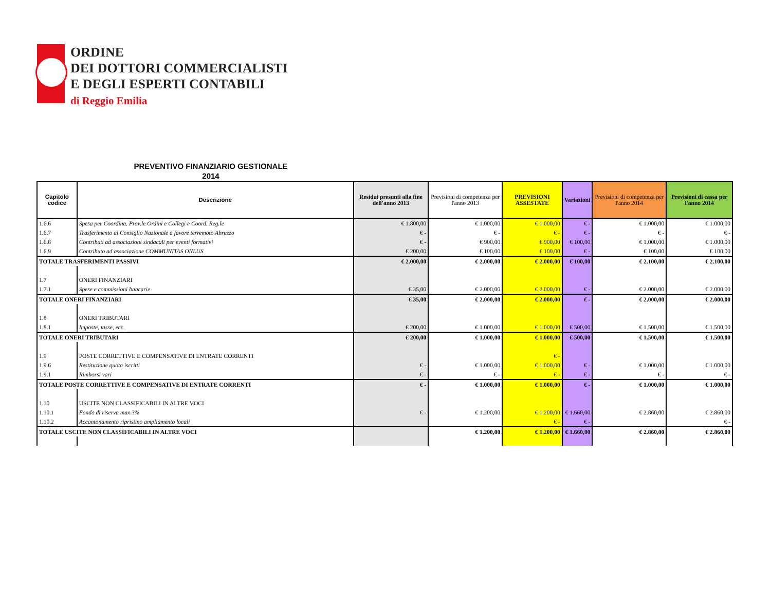ORDINE
DEI DOTTORI COMMERCIALISTI
E DEGLI ESPERTI CONTABILI
di Reggio Emilia
PREVENTIVO FINANZIARIO GESTIONALE
2014
| Capitolo codice | Descrizione | Residui presunti alla fine dell'anno 2013 | Previsioni di competenza per l'anno 2013 | PREVISIONI ASSESTATE | Variazioni | Previsioni di competenza per l'anno 2014 | Previsioni di cassa per l'anno 2014 |
| --- | --- | --- | --- | --- | --- | --- | --- |
| 1.6.6 | Spesa per Coordina. Prov.le Ordini e Collegi e Coord. Reg.le | € 1.800,00 | € 1.000,00 | € 1.000,00 | € - | € 1.000,00 | € 1.000,00 |
| 1.6.7 | Trasferimento al Consiglio Nazionale a favore terremoto Abruzzo | € - | € - | € - | € - | € - | € - |
| 1.6.8 | Contributi ad associazioni sindacali per eventi formativi | € - | € 900,00 | € 900,00 | € 100,00 | € 1.000,00 | € 1.000,00 |
| 1.6.9 | Contributo ad associazione COMMUNITAS ONLUS | € 200,00 | € 100,00 | € 100,00 | € - | € 100,00 | € 100,00 |
| TOTALE TRASFERIMENTI PASSIVI | | € 2.000,00 | € 2.000,00 | € 2.000,00 | € 100,00 | € 2.100,00 | € 2.100,00 |
| 1.7 | ONERI FINANZIARI | | | | | | |
| 1.7.1 | Spese e commissioni bancarie | € 35,00 | € 2.000,00 | € 2.000,00 | € - | € 2.000,00 | € 2.000,00 |
| TOTALE ONERI FINANZIARI | | € 35,00 | € 2.000,00 | € 2.000,00 | € - | € 2.000,00 | € 2.000,00 |
| 1.8 | ONERI TRIBUTARI | | | | | | |
| 1.8.1 | Imposte, tasse, ecc. | € 200,00 | € 1.000,00 | € 1.000,00 | € 500,00 | € 1.500,00 | € 1.500,00 |
| TOTALE ONERI TRIBUTARI | | € 200,00 | € 1.000,00 | € 1.000,00 | € 500,00 | € 1.500,00 | € 1.500,00 |
| 1.9 | POSTE CORRETTIVE E COMPENSATIVE DI ENTRATE CORRENTI | | | € - | | | |
| 1.9.6 | Restituzione quota iscritti | € - | € 1.000,00 | € 1.000,00 | € - | € 1.000,00 | € 1.000,00 |
| 1.9.1 | Rimborsi vari | € - | € - | € - | € - | € - | € - |
| TOTALE POSTE CORRETTIVE E COMPENSATIVE DI ENTRATE CORRENTI | | € - | € 1.000,00 | € 1.000,00 | € - | € 1.000,00 | € 1.000,00 |
| 1.10 | USCITE NON CLASSIFICABILI IN ALTRE VOCI | | | | | | |
| 1.10.1 | Fondo di riserva max 3% | € - | € 1.200,00 | € 1.200,00 | € 1.660,00 | € 2.860,00 | € 2.860,00 |
| 1.10.2 | Accantonamento ripristino ampliamento locali | | | € - | € - | | € - |
| TOTALE USCITE NON CLASSIFICABILI IN ALTRE VOCI | | | € 1.200,00 | € 1.200,00 | € 1.660,00 | € 2.860,00 | € 2.860,00 |